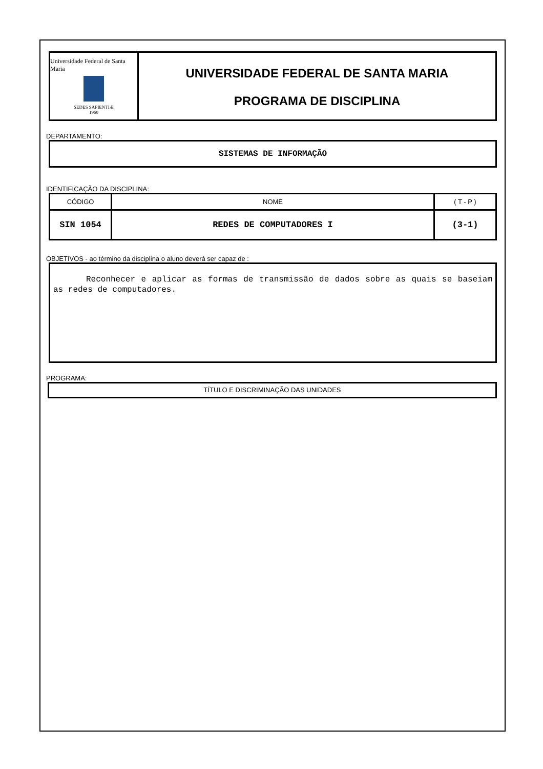Universidade Federal de Santa Maria
SEDES SAPIENTIÆ
1960
UNIVERSIDADE FEDERAL DE SANTA MARIA
PROGRAMA DE DISCIPLINA
DEPARTAMENTO:
SISTEMAS DE INFORMAÇÃO
IDENTIFICAÇÃO DA DISCIPLINA:
| CÓDIGO | NOME | ( T - P ) |
| SIN 1054 | REDES DE COMPUTADORES I | (3-1) |
OBJETIVOS - ao término da disciplina o aluno deverá ser capaz de :
Reconhecer e aplicar as formas de transmissão de dados sobre as quais se baseiam as redes de computadores.
PROGRAMA:
TÍTULO E DISCRIMINAÇÃO DAS UNIDADES